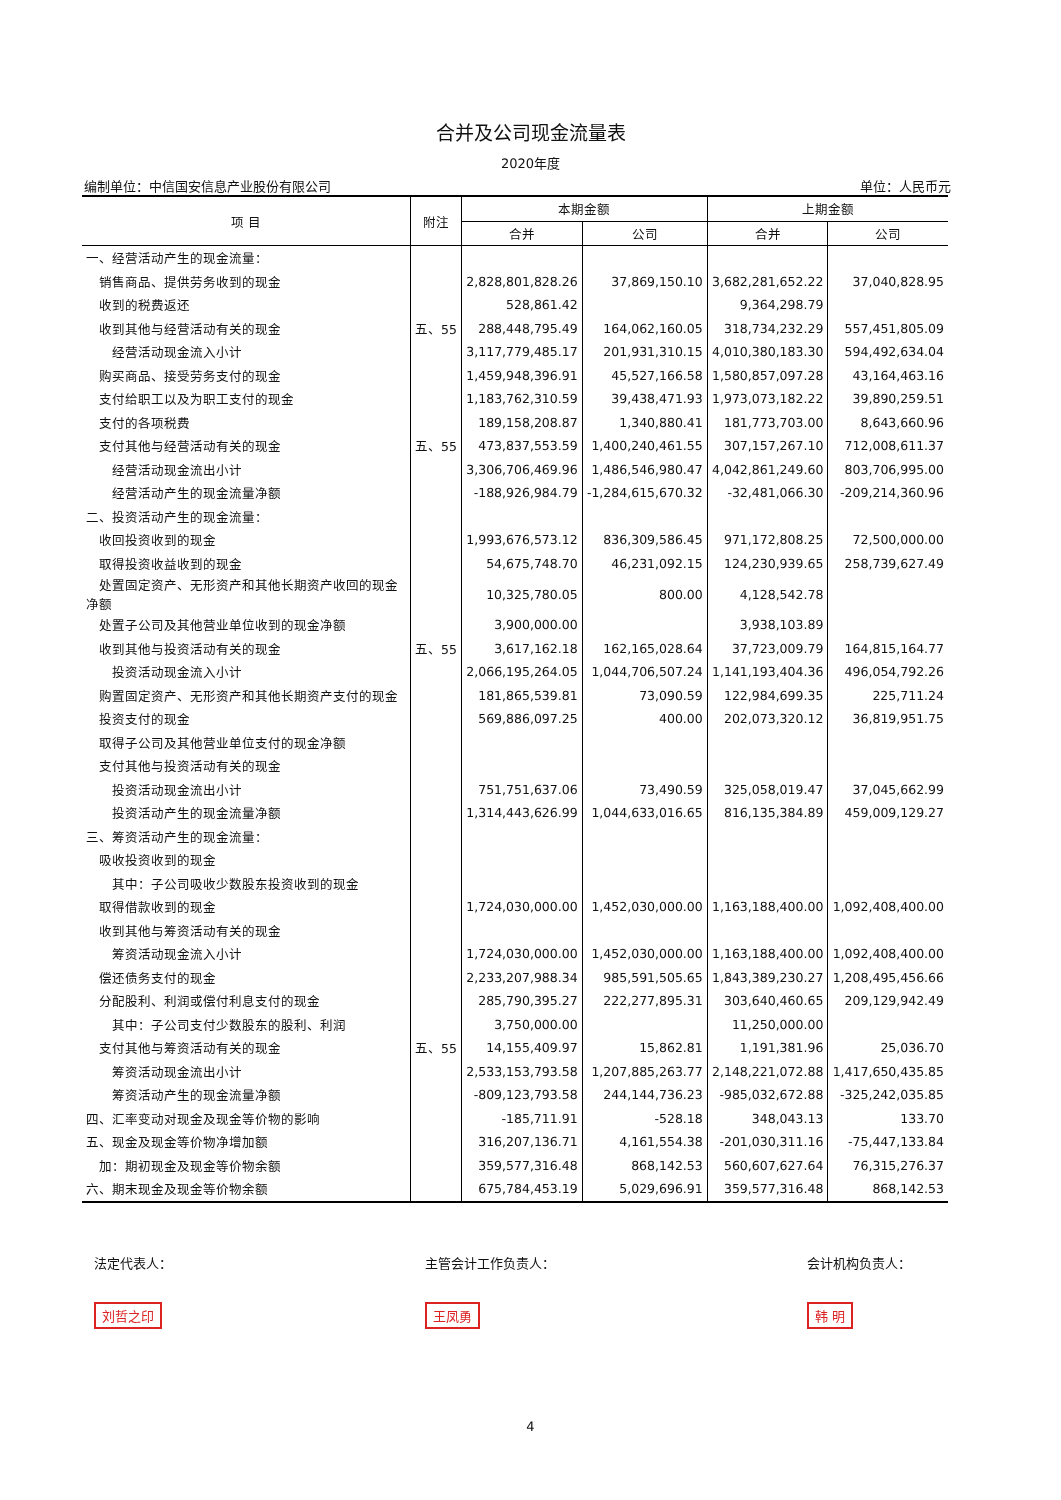合并及公司现金流量表
2020年度
编制单位：中信国安信息产业股份有限公司 单位：人民币元
| 项 目 | 附注 | 本期金额 | | 上期金额 | |
| --- | --- | --- | --- | --- | --- |
| | | 合并 | 公司 | 合并 | 公司 |
| 一、经营活动产生的现金流量： | | | | | |
| 销售商品、提供劳务收到的现金 | | 2,828,801,828.26 | 37,869,150.10 | 3,682,281,652.22 | 37,040,828.95 |
| 收到的税费返还 | | 528,861.42 | | 9,364,298.79 | |
| 收到其他与经营活动有关的现金 | 五、55 | 288,448,795.49 | 164,062,160.05 | 318,734,232.29 | 557,451,805.09 |
| 经营活动现金流入小计 | | 3,117,779,485.17 | 201,931,310.15 | 4,010,380,183.30 | 594,492,634.04 |
| 购买商品、接受劳务支付的现金 | | 1,459,948,396.91 | 45,527,166.58 | 1,580,857,097.28 | 43,164,463.16 |
| 支付给职工以及为职工支付的现金 | | 1,183,762,310.59 | 39,438,471.93 | 1,973,073,182.22 | 39,890,259.51 |
| 支付的各项税费 | | 189,158,208.87 | 1,340,880.41 | 181,773,703.00 | 8,643,660.96 |
| 支付其他与经营活动有关的现金 | 五、55 | 473,837,553.59 | 1,400,240,461.55 | 307,157,267.10 | 712,008,611.37 |
| 经营活动现金流出小计 | | 3,306,706,469.96 | 1,486,546,980.47 | 4,042,861,249.60 | 803,706,995.00 |
| 经营活动产生的现金流量净额 | | -188,926,984.79 | -1,284,615,670.32 | -32,481,066.30 | -209,214,360.96 |
| 二、投资活动产生的现金流量： | | | | | |
| 收回投资收到的现金 | | 1,993,676,573.12 | 836,309,586.45 | 971,172,808.25 | 72,500,000.00 |
| 取得投资收益收到的现金 | | 54,675,748.70 | 46,231,092.15 | 124,230,939.65 | 258,739,627.49 |
| 处置固定资产、无形资产和其他长期资产收回的现金净额 | | 10,325,780.05 | 800.00 | 4,128,542.78 | |
| 处置子公司及其他营业单位收到的现金净额 | | 3,900,000.00 | | 3,938,103.89 | |
| 收到其他与投资活动有关的现金 | 五、55 | 3,617,162.18 | 162,165,028.64 | 37,723,009.79 | 164,815,164.77 |
| 投资活动现金流入小计 | | 2,066,195,264.05 | 1,044,706,507.24 | 1,141,193,404.36 | 496,054,792.26 |
| 购置固定资产、无形资产和其他长期资产支付的现金 | | 181,865,539.81 | 73,090.59 | 122,984,699.35 | 225,711.24 |
| 投资支付的现金 | | 569,886,097.25 | 400.00 | 202,073,320.12 | 36,819,951.75 |
| 取得子公司及其他营业单位支付的现金净额 | | | | | |
| 支付其他与投资活动有关的现金 | | | | | |
| 投资活动现金流出小计 | | 751,751,637.06 | 73,490.59 | 325,058,019.47 | 37,045,662.99 |
| 投资活动产生的现金流量净额 | | 1,314,443,626.99 | 1,044,633,016.65 | 816,135,384.89 | 459,009,129.27 |
| 三、筹资活动产生的现金流量： | | | | | |
| 吸收投资收到的现金 | | | | | |
| 其中：子公司吸收少数股东投资收到的现金 | | | | | |
| 取得借款收到的现金 | | 1,724,030,000.00 | 1,452,030,000.00 | 1,163,188,400.00 | 1,092,408,400.00 |
| 收到其他与筹资活动有关的现金 | | | | | |
| 筹资活动现金流入小计 | | 1,724,030,000.00 | 1,452,030,000.00 | 1,163,188,400.00 | 1,092,408,400.00 |
| 偿还债务支付的现金 | | 2,233,207,988.34 | 985,591,505.65 | 1,843,389,230.27 | 1,208,495,456.66 |
| 分配股利、利润或偿付利息支付的现金 | | 285,790,395.27 | 222,277,895.31 | 303,640,460.65 | 209,129,942.49 |
| 其中：子公司支付少数股东的股利、利润 | | 3,750,000.00 | | 11,250,000.00 | |
| 支付其他与筹资活动有关的现金 | 五、55 | 14,155,409.97 | 15,862.81 | 1,191,381.96 | 25,036.70 |
| 筹资活动现金流出小计 | | 2,533,153,793.58 | 1,207,885,263.77 | 2,148,221,072.88 | 1,417,650,435.85 |
| 筹资活动产生的现金流量净额 | | -809,123,793.58 | 244,144,736.23 | -985,032,672.88 | -325,242,035.85 |
| 四、汇率变动对现金及现金等价物的影响 | | -185,711.91 | -528.18 | 348,043.13 | 133.70 |
| 五、现金及现金等价物净增加额 | | 316,207,136.71 | 4,161,554.38 | -201,030,311.16 | -75,447,133.84 |
| 加：期初现金及现金等价物余额 | | 359,577,316.48 | 868,142.53 | 560,607,627.64 | 76,315,276.37 |
| 六、期末现金及现金等价物余额 | | 675,784,453.19 | 5,029,696.91 | 359,577,316.48 | 868,142.53 |
法定代表人：
刘哲之印
主管会计工作负责人：
王凤勇
会计机构负责人：
韩 明
4